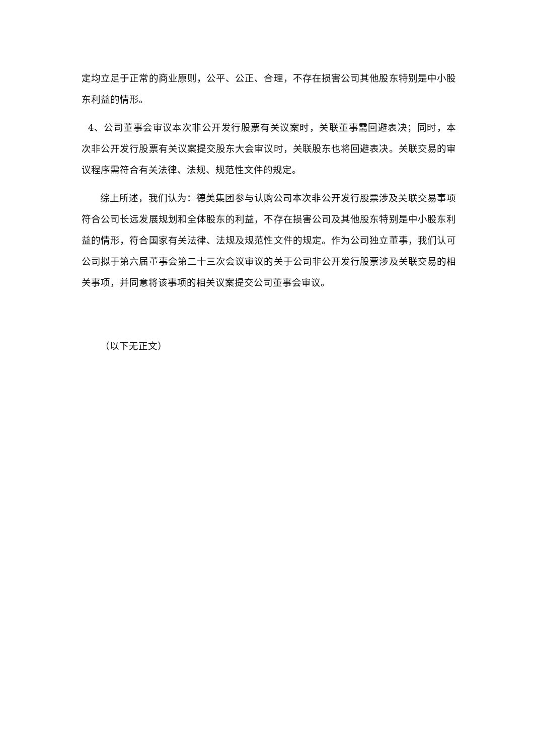定均立足于正常的商业原则，公平、公正、合理，不存在损害公司其他股东特别是中小股东利益的情形。
4、公司董事会审议本次非公开发行股票有关议案时，关联董事需回避表决；同时，本次非公开发行股票有关议案提交股东大会审议时，关联股东也将回避表决。关联交易的审议程序需符合有关法律、法规、规范性文件的规定。
综上所述，我们认为：德美集团参与认购公司本次非公开发行股票涉及关联交易事项符合公司长远发展规划和全体股东的利益，不存在损害公司及其他股东特别是中小股东利益的情形，符合国家有关法律、法规及规范性文件的规定。作为公司独立董事，我们认可公司拟于第六届董事会第二十三次会议审议的关于公司非公开发行股票涉及关联交易的相关事项，并同意将该事项的相关议案提交公司董事会审议。
（以下无正文）